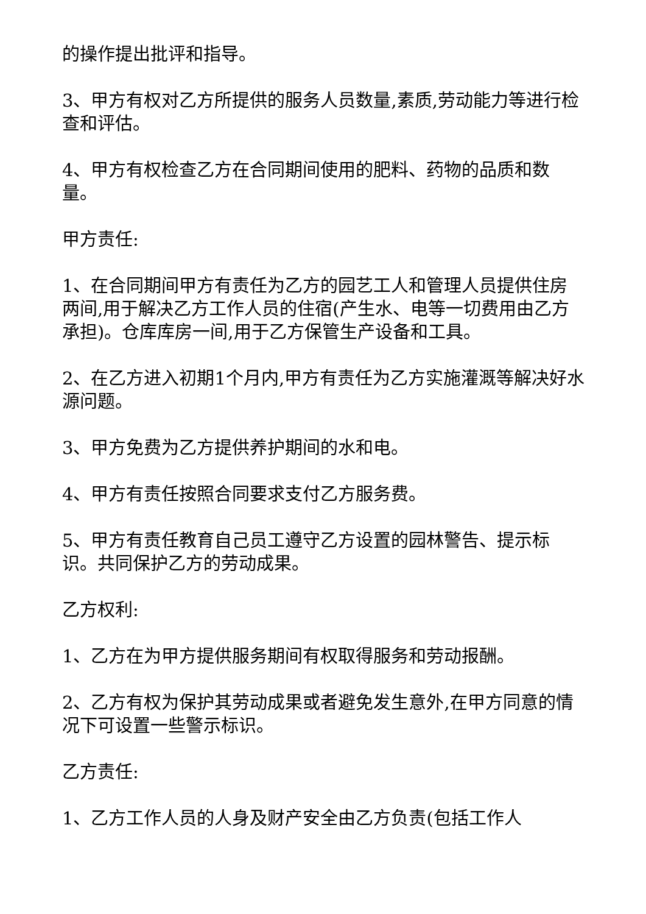的操作提出批评和指导。
3、甲方有权对乙方所提供的服务人员数量,素质,劳动能力等进行检查和评估。
4、甲方有权检查乙方在合同期间使用的肥料、药物的品质和数量。
甲方责任:
1、在合同期间甲方有责任为乙方的园艺工人和管理人员提供住房两间,用于解决乙方工作人员的住宿(产生水、电等一切费用由乙方承担)。仓库库房一间,用于乙方保管生产设备和工具。
2、在乙方进入初期1个月内,甲方有责任为乙方实施灌溉等解决好水源问题。
3、甲方免费为乙方提供养护期间的水和电。
4、甲方有责任按照合同要求支付乙方服务费。
5、甲方有责任教育自己员工遵守乙方设置的园林警告、提示标识。共同保护乙方的劳动成果。
乙方权利:
1、乙方在为甲方提供服务期间有权取得服务和劳动报酬。
2、乙方有权为保护其劳动成果或者避免发生意外,在甲方同意的情况下可设置一些警示标识。
乙方责任:
1、乙方工作人员的人身及财产安全由乙方负责(包括工作人